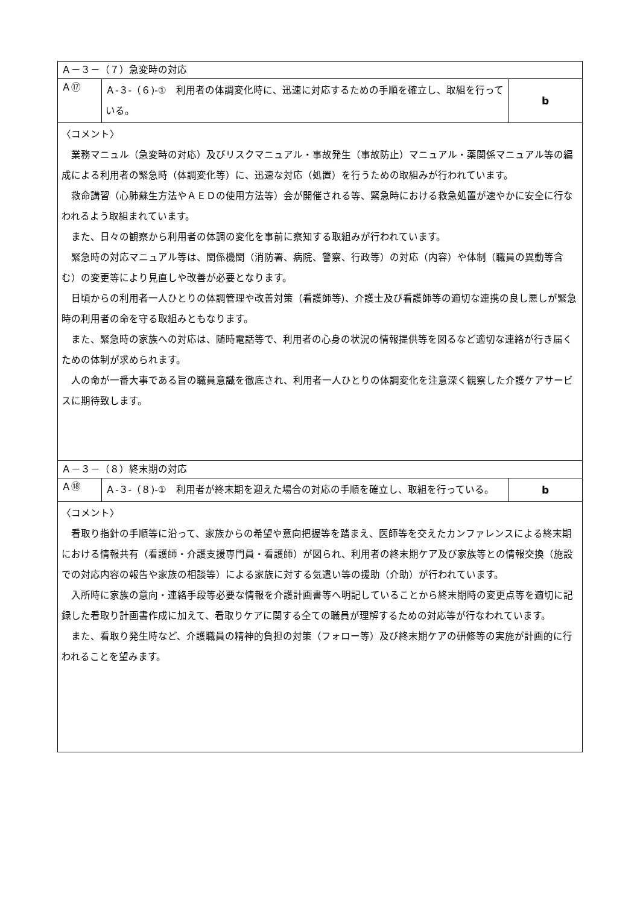| Ａ－３－（７）急変時の対応 | | |
| Ａ⑰ | Ａ-３-（６)-① 利用者の体調変化時に、迅速に対応するための手順を確立し、取組を行っている。 | b |
| 〈コメント〉 業務マニュル（急変時の対応）及びリスクマニュアル・事故発生（事故防止）マニュアル・薬関係マニュアル等の編成による利用者の緊急時（体調変化等）に、迅速な対応（処置）を行うための取組みが行われています。 救命講習（心肺蘇生方法やＡＥＤの使用方法等）会が開催される等、緊急時における救急処置が速やかに安全に行なわれるよう取組まれています。 また、日々の観察から利用者の体調の変化を事前に察知する取組みが行われています。 緊急時の対応マニュアル等は、関係機関（消防署、病院、警察、行政等）の対応（内容）や体制（職員の異動等含む）の変更等により見直しや改善が必要となります。 日頃からの利用者一人ひとりの体調管理や改善対策（看護師等)、介護士及び看護師等の適切な連携の良し悪しが緊急時の利用者の命を守る取組みともなります。 また、緊急時の家族への対応は、随時電話等で、利用者の心身の状況の情報提供等を図るなど適切な連絡が行き届くための体制が求められます。 人の命が一番大事である旨の職員意識を徹底され、利用者一人ひとりの体調変化を注意深く観察した介護ケアサービスに期待致します。 | | |
| Ａ－３－（８）終末期の対応 | | |
| Ａ⑱ | Ａ-３-（８)-① 利用者が終末期を迎えた場合の対応の手順を確立し、取組を行っている。 | b |
| 〈コメント〉 看取り指針の手順等に沿って、家族からの希望や意向把握等を踏まえ、医師等を交えたカンファレンスによる終末期における情報共有（看護師・介護支援専門員・看護師）が図られ、利用者の終末期ケア及び家族等との情報交換（施設での対応内容の報告や家族の相談等）による家族に対する気遣い等の援助（介助）が行われています。 入所時に家族の意向・連絡手段等必要な情報を介護計画書等へ明記していることから終末期時の変更点等を適切に記録した看取り計画書作成に加えて、看取りケアに関する全ての職員が理解するための対応等が行なわれています。 また、看取り発生時など、介護職員の精神的負担の対策（フォロー等）及び終末期ケアの研修等の実施が計画的に行われることを望みます。 | | |